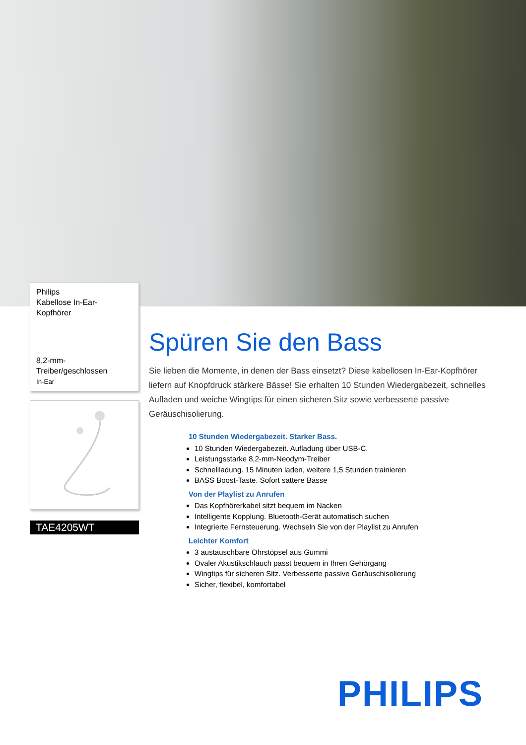Philips
Kabellose In-Ear-
Kopfhörer
8,2-mm-Treiber/geschlossen
In-Ear
TAE4205WT
Spüren Sie den Bass
Sie lieben die Momente, in denen der Bass einsetzt? Diese kabellosen In-Ear-Kopfhörer liefern auf Knopfdruck stärkere Bässe! Sie erhalten 10 Stunden Wiedergabezeit, schnelles Aufladen und weiche Wingtips für einen sicheren Sitz sowie verbesserte passive Geräuschisolierung.
10 Stunden Wiedergabezeit. Starker Bass.
10 Stunden Wiedergabezeit. Aufladung über USB-C.
Leistungsstarke 8,2-mm-Neodym-Treiber
Schnellladung. 15 Minuten laden, weitere 1,5 Stunden trainieren
BASS Boost-Taste. Sofort sattere Bässe
Von der Playlist zu Anrufen
Das Kopfhörerkabel sitzt bequem im Nacken
Intelligente Kopplung. Bluetooth-Gerät automatisch suchen
Integrierte Fernsteuerung. Wechseln Sie von der Playlist zu Anrufen
Leichter Komfort
3 austauschbare Ohrstöpsel aus Gummi
Ovaler Akustikschlauch passt bequem in Ihren Gehörgang
Wingtips für sicheren Sitz. Verbesserte passive Geräuschisolierung
Sicher, flexibel, komfortabel
PHILIPS